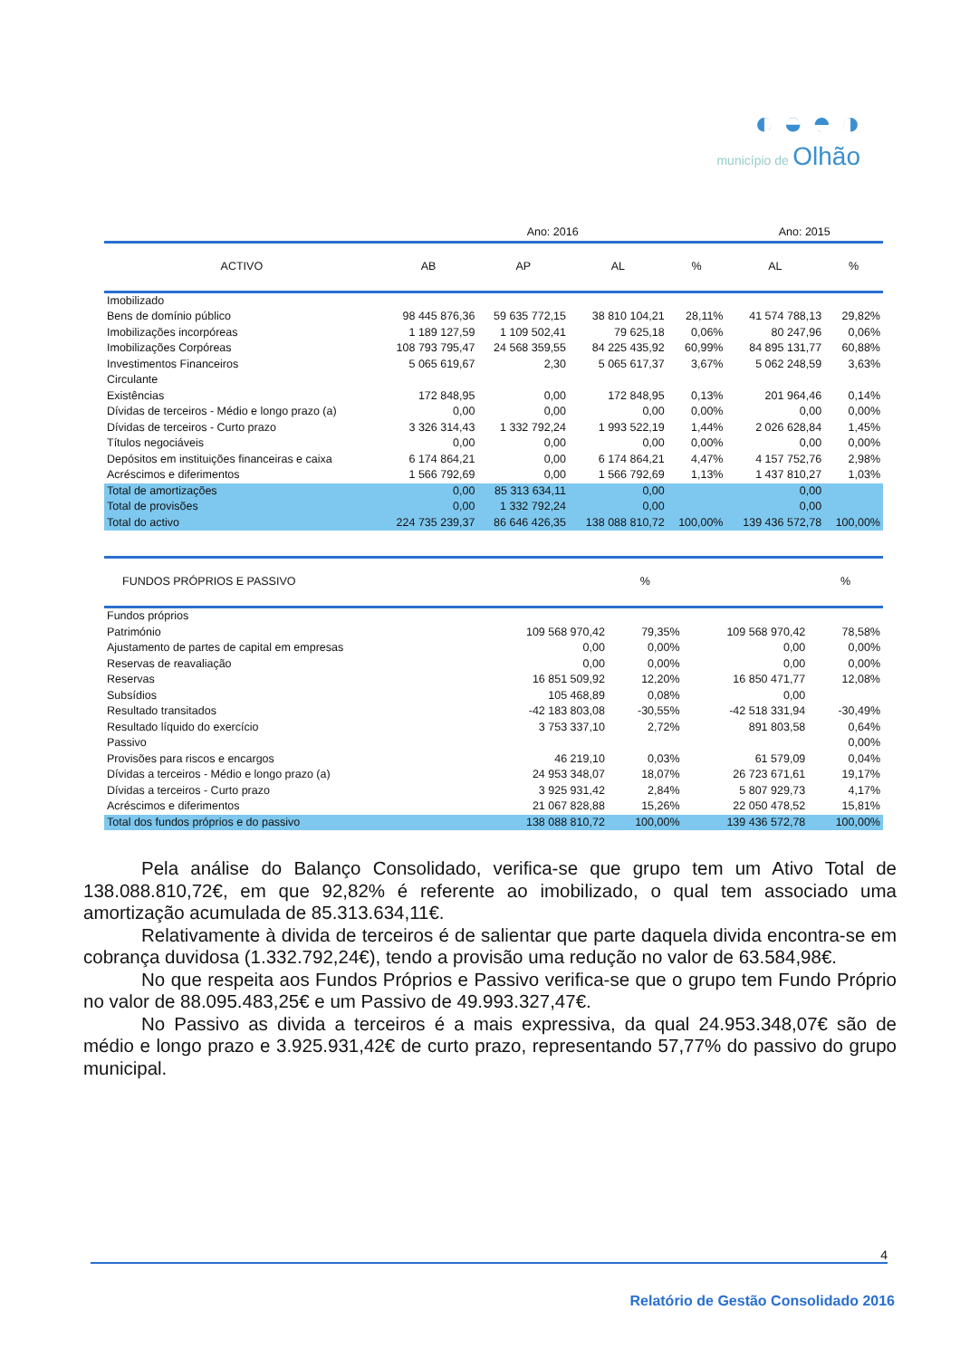◐ ◒ ◓ ◑
município de Olhão
| | Ano: 2016 | | | | Ano: 2015 | |
| --- | --- | --- | --- | --- | --- | --- |
| ACTIVO | AB | AP | AL | % | AL | % |
| Imobilizado | | | | | | |
| Bens de domínio público | 98 445 876,36 | 59 635 772,15 | 38 810 104,21 | 28,11% | 41 574 788,13 | 29,82% |
| Imobilizações incorpóreas | 1 189 127,59 | 1 109 502,41 | 79 625,18 | 0,06% | 80 247,96 | 0,06% |
| Imobilizações Corpóreas | 108 793 795,47 | 24 568 359,55 | 84 225 435,92 | 60,99% | 84 895 131,77 | 60,88% |
| Investimentos Financeiros | 5 065 619,67 | 2,30 | 5 065 617,37 | 3,67% | 5 062 248,59 | 3,63% |
| Circulante | | | | | | |
| Existências | 172 848,95 | 0,00 | 172 848,95 | 0,13% | 201 964,46 | 0,14% |
| Dívidas de terceiros - Médio e longo prazo (a) | 0,00 | 0,00 | 0,00 | 0,00% | 0,00 | 0,00% |
| Dívidas de terceiros - Curto prazo | 3 326 314,43 | 1 332 792,24 | 1 993 522,19 | 1,44% | 2 026 628,84 | 1,45% |
| Títulos negociáveis | 0,00 | 0,00 | 0,00 | 0,00% | 0,00 | 0,00% |
| Depósitos em instituições financeiras e caixa | 6 174 864,21 | 0,00 | 6 174 864,21 | 4,47% | 4 157 752,76 | 2,98% |
| Acréscimos e diferimentos | 1 566 792,69 | 0,00 | 1 566 792,69 | 1,13% | 1 437 810,27 | 1,03% |
| Total de amortizações | 0,00 | 85 313 634,11 | 0,00 | | 0,00 | |
| Total de provisões | 0,00 | 1 332 792,24 | 0,00 | | 0,00 | |
| Total do activo | 224 735 239,37 | 86 646 426,35 | 138 088 810,72 | 100,00% | 139 436 572,78 | 100,00% |
| FUNDOS PRÓPRIOS E PASSIVO | | | | % | | % |
| --- | --- | --- | --- | --- | --- | --- |
| Fundos próprios | | | | | | |
| Património | | | 109 568 970,42 | 79,35% | 109 568 970,42 | 78,58% |
| Ajustamento de partes de capital em empresas | | | 0,00 | 0,00% | 0,00 | 0,00% |
| Reservas de reavaliação | | | 0,00 | 0,00% | 0,00 | 0,00% |
| Reservas | | | 16 851 509,92 | 12,20% | 16 850 471,77 | 12,08% |
| Subsídios | | | 105 468,89 | 0,08% | 0,00 | |
| Resultado transitados | | | -42 183 803,08 | -30,55% | -42 518 331,94 | -30,49% |
| Resultado líquido do exercício | | | 3 753 337,10 | 2,72% | 891 803,58 | 0,64% |
| Passivo | | | | | | 0,00% |
| Provisões para riscos e encargos | | | 46 219,10 | 0,03% | 61 579,09 | 0,04% |
| Dívidas a terceiros - Médio e longo prazo (a) | | | 24 953 348,07 | 18,07% | 26 723 671,61 | 19,17% |
| Dívidas a terceiros - Curto prazo | | | 3 925 931,42 | 2,84% | 5 807 929,73 | 4,17% |
| Acréscimos e diferimentos | | | 21 067 828,88 | 15,26% | 22 050 478,52 | 15,81% |
| Total dos fundos próprios e do passivo | | | 138 088 810,72 | 100,00% | 139 436 572,78 | 100,00% |
Pela análise do Balanço Consolidado, verifica-se que grupo tem um Ativo Total de 138.088.810,72€, em que 92,82% é referente ao imobilizado, o qual tem associado uma amortização acumulada de 85.313.634,11€.
Relativamente à divida de terceiros é de salientar que parte daquela divida encontra-se em cobrança duvidosa (1.332.792,24€), tendo a provisão uma redução no valor de 63.584,98€.
No que respeita aos Fundos Próprios e Passivo verifica-se que o grupo tem Fundo Próprio no valor de 88.095.483,25€ e um Passivo de 49.993.327,47€.
No Passivo as divida a terceiros é a mais expressiva, da qual 24.953.348,07€ são de médio e longo prazo e 3.925.931,42€ de curto prazo, representando 57,77% do passivo do grupo municipal.
4
Relatório de Gestão Consolidado 2016